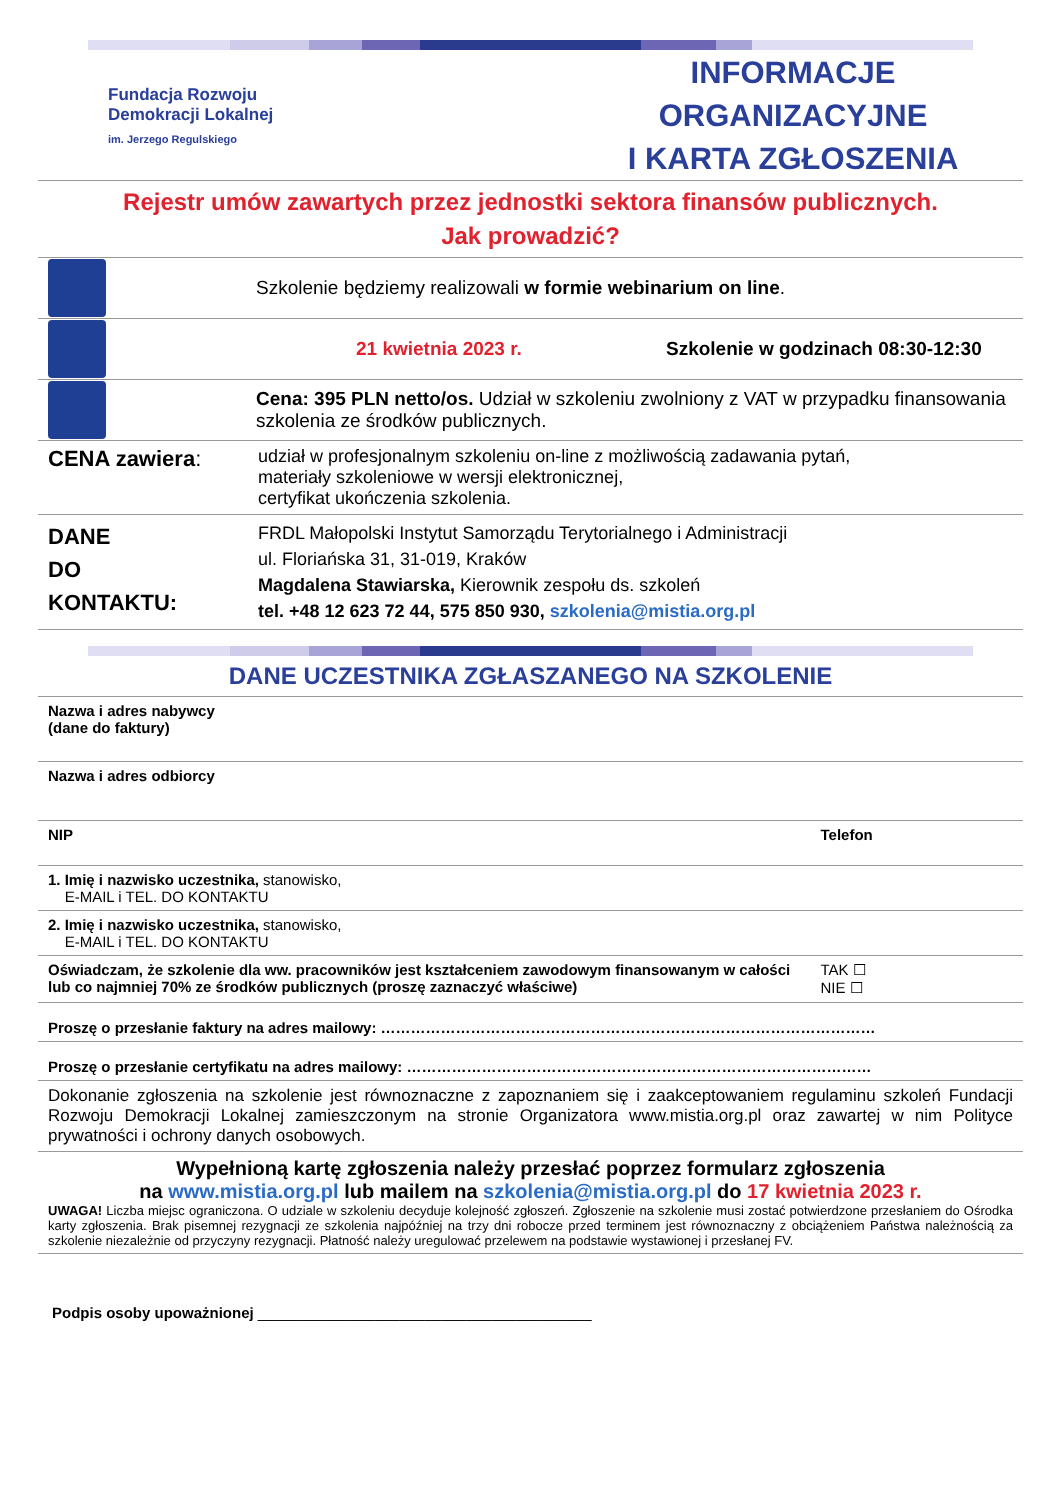Fundacja Rozwoju
Demokracji Lokalnej
im. Jerzego Regulskiego
INFORMACJE ORGANIZACYJNE
I KARTA ZGŁOSZENIA
Rejestr umów zawartych przez jednostki sektora finansów publicznych.
Jak prowadzić?
Szkolenie będziemy realizowali w formie webinarium on line.
21 kwietnia 2023 r.
Szkolenie w godzinach 08:30-12:30
Cena: 395 PLN netto/os. Udział w szkoleniu zwolniony z VAT w przypadku finansowania szkolenia ze środków publicznych.
| CENA zawiera : | udział w profesjonalnym szkoleniu on-line z możliwością zadawania pytań, materiały szkoleniowe w wersji elektronicznej, certyfikat ukończenia szkolenia. |
| DANE DO KONTAKTU: | FRDL Małopolski Instytut Samorządu Terytorialnego i Administracji ul. Floriańska 31, 31-019, Kraków Magdalena Stawiarska, Kierownik zespołu ds. szkoleń tel. +48 12 623 72 44, 575 850 930, szkolenia@mistia.org.pl |
DANE UCZESTNIKA ZGŁASZANEGO NA SZKOLENIE
| Nazwa i adres nabywcy (dane do faktury) | |
| Nazwa i adres odbiorcy | |
| NIP | Telefon |
| 1. Imię i nazwisko uczestnika, stanowisko, E-MAIL i TEL. DO KONTAKTU | |
| 2. Imię i nazwisko uczestnika, stanowisko, E-MAIL i TEL. DO KONTAKTU | |
| Oświadczam, że szkolenie dla ww. pracowników jest kształceniem zawodowym finansowanym w całości lub co najmniej 70% ze środków publicznych (proszę zaznaczyć właściwe) | TAK ☐ NIE ☐ |
| Proszę o przesłanie faktury na adres mailowy: ……………………………………………………………………………………… | |
| Proszę o przesłanie certyfikatu na adres mailowy: ………………………………………………………………………………… | |
| Dokonanie zgłoszenia na szkolenie jest równoznaczne z zapoznaniem się i zaakceptowaniem regulaminu szkoleń Fundacji Rozwoju Demokracji Lokalnej zamieszczonym na stronie Organizatora www.mistia.org.pl oraz zawartej w nim Polityce prywatności i ochrony danych osobowych. | |
| Wypełnioną kartę zgłoszenia należy przesłać poprzez formularz zgłoszenia na www.mistia.org.pl lub mailem na szkolenia@mistia.org.pl do 17 kwietnia 2023 r. UWAGA! Liczba miejsc ograniczona. O udziale w szkoleniu decyduje kolejność zgłoszeń. Zgłoszenie na szkolenie musi zostać potwierdzone przesłaniem do Ośrodka karty zgłoszenia. Brak pisemnej rezygnacji ze szkolenia najpóźniej na trzy dni robocze przed terminem jest równoznaczny z obciążeniem Państwa należnością za szkolenie niezależnie od przyczyny rezygnacji. Płatność należy uregulować przelewem na podstawie wystawionej i przesłanej FV. | |
Podpis osoby upoważnionej ________________________________________